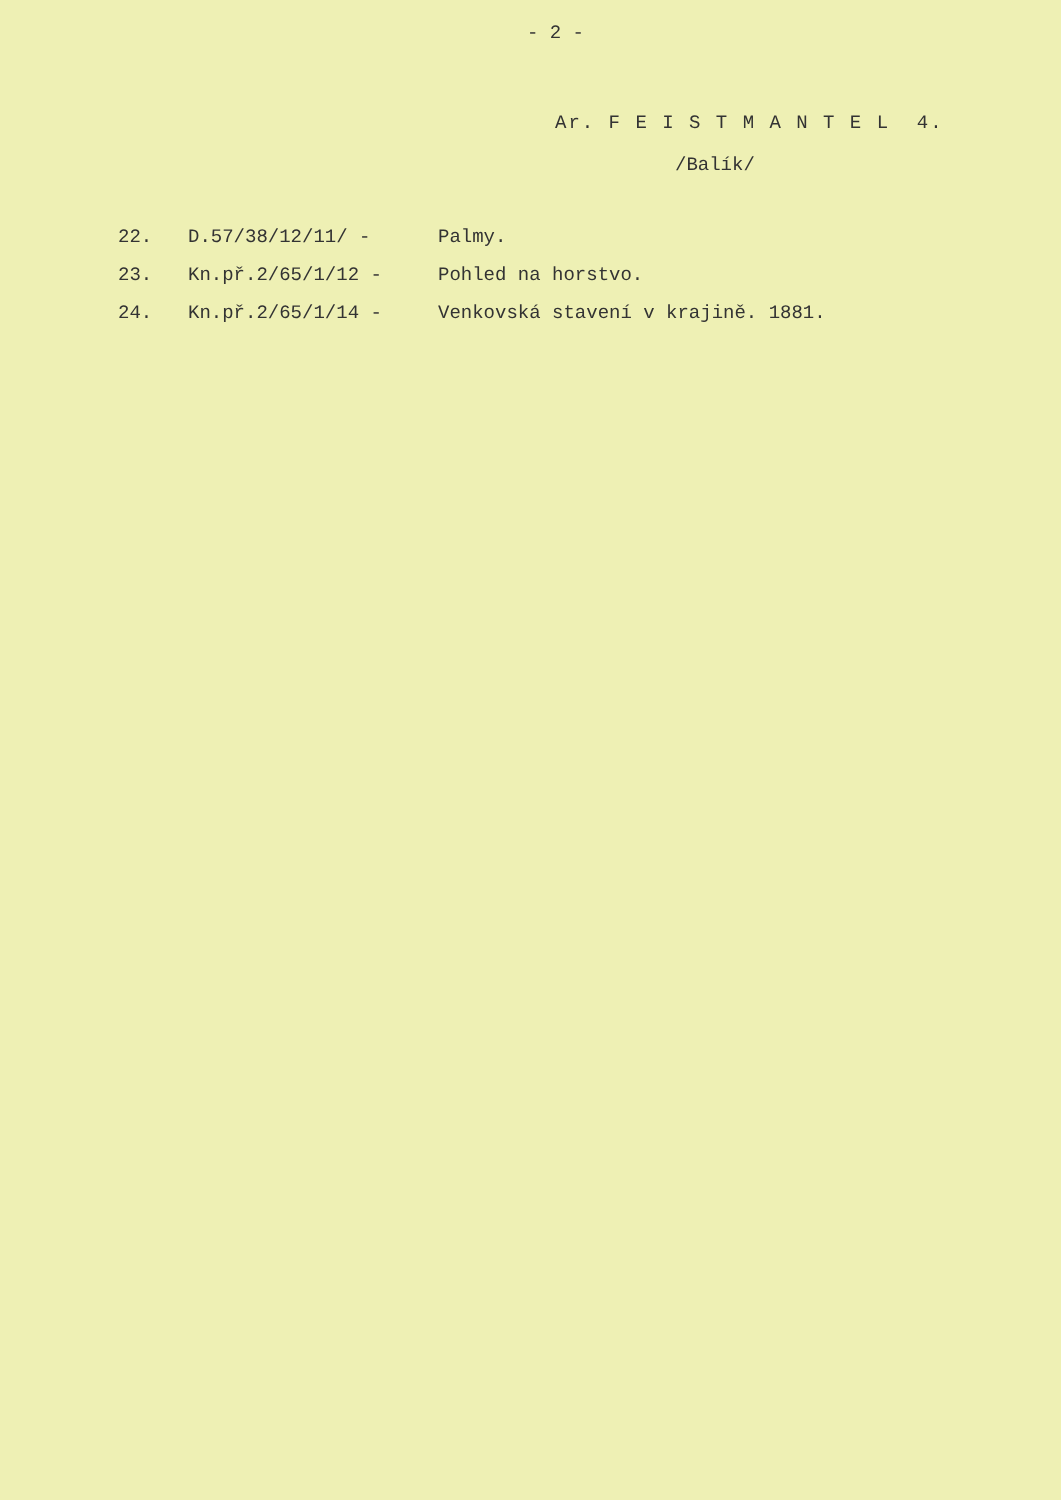- 2 -
Ar. F E I S T M A N T E L 4.
/Balík/
| 22. | D.57/38/12/11/ - | Palmy. |
| 23. | Kn.př.2/65/1/12 - | Pohled na horstvo. |
| 24. | Kn.př.2/65/1/14 - | Venkovská stavení v krajině. 1881. |